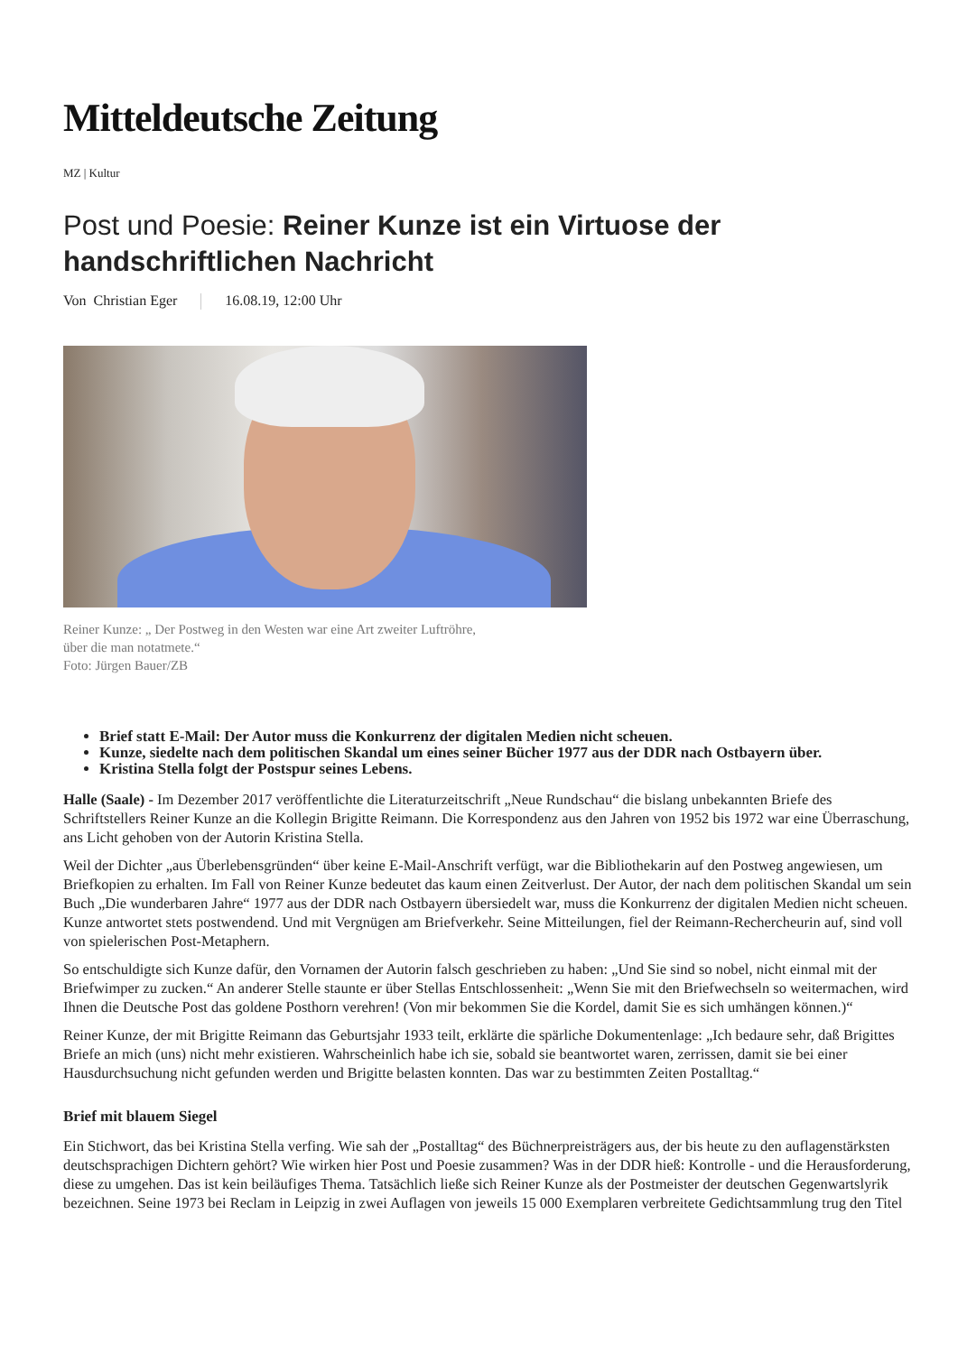Mitteldeutsche Zeitung
MZ | Kultur
Post und Poesie: Reiner Kunze ist ein Virtuose der handschriftlichen Nachricht
Von Christian Eger 16.08.19, 12:00 Uhr
Reiner Kunze: „ Der Postweg in den Westen war eine Art zweiter Luftröhre,
über die man notatmete.“
Foto: Jürgen Bauer/ZB
Brief statt E-Mail: Der Autor muss die Konkurrenz der digitalen Medien nicht scheuen.
Kunze, siedelte nach dem politischen Skandal um eines seiner Bücher 1977 aus der DDR nach Ostbayern über.
Kristina Stella folgt der Postspur seines Lebens.
Halle (Saale) - Im Dezember 2017 veröffentlichte die Literaturzeitschrift „Neue Rundschau“ die bislang unbekannten Briefe des Schriftstellers Reiner Kunze an die Kollegin Brigitte Reimann. Die Korrespondenz aus den Jahren von 1952 bis 1972 war eine Überraschung, ans Licht gehoben von der Autorin Kristina Stella.
Weil der Dichter „aus Überlebensgründen“ über keine E-Mail-Anschrift verfügt, war die Bibliothekarin auf den Postweg angewiesen, um Briefkopien zu erhalten. Im Fall von Reiner Kunze bedeutet das kaum einen Zeitverlust. Der Autor, der nach dem politischen Skandal um sein Buch „Die wunderbaren Jahre“ 1977 aus der DDR nach Ostbayern übersiedelt war, muss die Konkurrenz der digitalen Medien nicht scheuen. Kunze antwortet stets postwendend. Und mit Vergnügen am Briefverkehr. Seine Mitteilungen, fiel der Reimann-Rechercheurin auf, sind voll von spielerischen Post-Metaphern.
So entschuldigte sich Kunze dafür, den Vornamen der Autorin falsch geschrieben zu haben: „Und Sie sind so nobel, nicht einmal mit der Briefwimper zu zucken.“ An anderer Stelle staunte er über Stellas Entschlossenheit: „Wenn Sie mit den Briefwechseln so weitermachen, wird Ihnen die Deutsche Post das goldene Posthorn verehren! (Von mir bekommen Sie die Kordel, damit Sie es sich umhängen können.)“
Reiner Kunze, der mit Brigitte Reimann das Geburtsjahr 1933 teilt, erklärte die spärliche Dokumentenlage: „Ich bedaure sehr, daß Brigittes Briefe an mich (uns) nicht mehr existieren. Wahrscheinlich habe ich sie, sobald sie beantwortet waren, zerrissen, damit sie bei einer Hausdurchsuchung nicht gefunden werden und Brigitte belasten konnten. Das war zu bestimmten Zeiten Postalltag.“
Brief mit blauem Siegel
Ein Stichwort, das bei Kristina Stella verfing. Wie sah der „Postalltag“ des Büchnerpreisträgers aus, der bis heute zu den auflagenstärksten deutschsprachigen Dichtern gehört? Wie wirken hier Post und Poesie zusammen? Was in der DDR hieß: Kontrolle - und die Herausforderung, diese zu umgehen. Das ist kein beiläufiges Thema. Tatsächlich ließe sich Reiner Kunze als der Postmeister der deutschen Gegenwartslyrik bezeichnen. Seine 1973 bei Reclam in Leipzig in zwei Auflagen von jeweils 15 000 Exemplaren verbreitete Gedichtsammlung trug den Titel